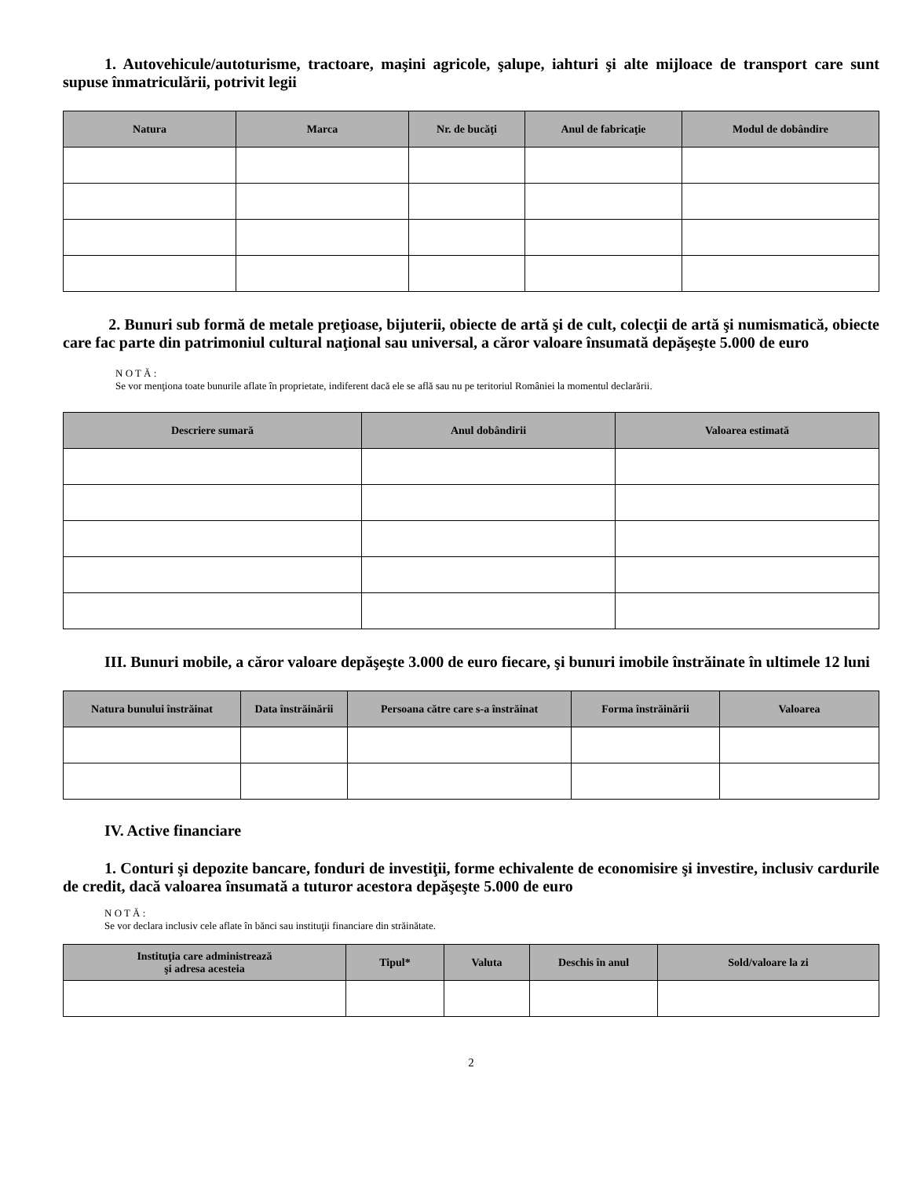1. Autovehicule/autoturisme, tractoare, maşini agricole, şalupe, iahturi şi alte mijloace de transport care sunt supuse înmatriculării, potrivit legii
| Natura | Marca | Nr. de bucăţi | Anul de fabricaţie | Modul de dobândire |
| --- | --- | --- | --- | --- |
2. Bunuri sub formă de metale preţioase, bijuterii, obiecte de artă şi de cult, colecţii de artă şi numismatică, obiecte care fac parte din patrimoniul cultural naţional sau universal, a căror valoare însumată depăşeşte 5.000 de euro
N O T Ă :
Se vor menţiona toate bunurile aflate în proprietate, indiferent dacă ele se află sau nu pe teritoriul României la momentul declarării.
| Descriere sumară | Anul dobândirii | Valoarea estimată |
| --- | --- | --- |
III. Bunuri mobile, a căror valoare depăşeşte 3.000 de euro fiecare, şi bunuri imobile înstrăinate în ultimele 12 luni
| Natura bunului înstrăinat | Data înstrăinării | Persoana către care s-a înstrăinat | Forma înstrăinării | Valoarea |
| --- | --- | --- | --- | --- |
IV. Active financiare
1. Conturi şi depozite bancare, fonduri de investiţii, forme echivalente de economisire şi investire, inclusiv cardurile de credit, dacă valoarea însumată a tuturor acestora depăşeşte 5.000 de euro
N O T Ă :
Se vor declara inclusiv cele aflate în bănci sau instituţii financiare din străinătate.
| Instituţia care administrează şi adresa acesteia | Tipul* | Valuta | Deschis în anul | Sold/valoare la zi |
| --- | --- | --- | --- | --- |
2